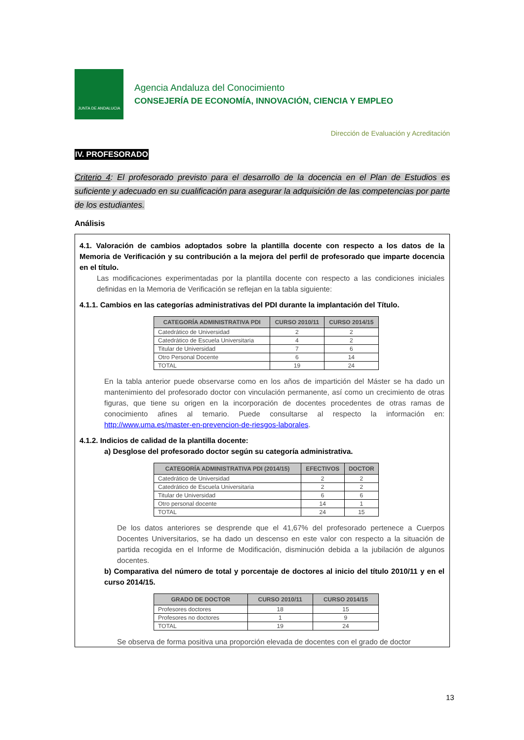JUNTA DE ANDALUCIA
Agencia Andaluza del Conocimiento
CONSEJERÍA DE ECONOMÍA, INNOVACIÓN, CIENCIA Y EMPLEO
Dirección de Evaluación y Acreditación
IV. PROFESORADO
Criterio 4: El profesorado previsto para el desarrollo de la docencia en el Plan de Estudios es suficiente y adecuado en su cualificación para asegurar la adquisición de las competencias por parte de los estudiantes.
Análisis
4.1. Valoración de cambios adoptados sobre la plantilla docente con respecto a los datos de la Memoria de Verificación y su contribución a la mejora del perfil de profesorado que imparte docencia en el título.
Las modificaciones experimentadas por la plantilla docente con respecto a las condiciones iniciales definidas en la Memoria de Verificación se reflejan en la tabla siguiente:
4.1.1. Cambios en las categorías administrativas del PDI durante la implantación del Título.
| CATEGORÍA ADMINISTRATIVA PDI | CURSO 2010/11 | CURSO 2014/15 |
| --- | --- | --- |
| Catedrático de Universidad | 2 | 2 |
| Catedrático de Escuela Universitaria | 4 | 2 |
| Titular de Universidad | 7 | 6 |
| Otro Personal Docente | 6 | 14 |
| TOTAL | 19 | 24 |
En la tabla anterior puede observarse como en los años de impartición del Máster se ha dado un mantenimiento del profesorado doctor con vinculación permanente, así como un crecimiento de otras figuras, que tiene su origen en la incorporación de docentes procedentes de otras ramas de conocimiento afines al temario. Puede consultarse al respecto la información en: http://www.uma.es/master-en-prevencion-de-riesgos-laborales.
4.1.2. Indicios de calidad de la plantilla docente:
a) Desglose del profesorado doctor según su categoría administrativa.
| CATEGORÍA ADMINISTRATIVA PDI (2014/15) | EFECTIVOS | DOCTOR |
| --- | --- | --- |
| Catedrático de Universidad | 2 | 2 |
| Catedrático de Escuela Universitaria | 2 | 2 |
| Titular de Universidad | 6 | 6 |
| Otro personal docente | 14 | 1 |
| TOTAL | 24 | 15 |
De los datos anteriores se desprende que el 41,67% del profesorado pertenece a Cuerpos Docentes Universitarios, se ha dado un descenso en este valor con respecto a la situación de partida recogida en el Informe de Modificación, disminución debida a la jubilación de algunos docentes.
b) Comparativa del número de total y porcentaje de doctores al inicio del título 2010/11 y en el curso 2014/15.
| GRADO DE DOCTOR | CURSO 2010/11 | CURSO 2014/15 |
| --- | --- | --- |
| Profesores doctores | 18 | 15 |
| Profesores no doctores | 1 | 9 |
| TOTAL | 19 | 24 |
Se observa de forma positiva una proporción elevada de docentes con el grado de doctor
13